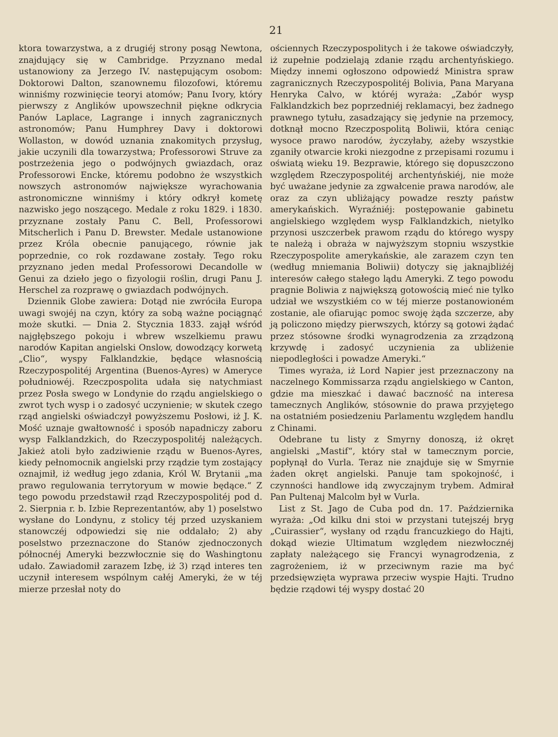21
ktora towarzystwa, a z drugiéj strony posąg Newtona, znajdujący się w Cambridge. Przyznano medal ustanowiony za Jerzego IV. następującym osobom: Doktorowi Dalton, szanownemu filozofowi, któremu winniśmy rozwinięcie teoryi atomów; Panu Ivory, który pierwszy z Anglików upowszechnił piękne odkrycia Panów Laplace, Lagrange i innych zagranicznych astronomów; Panu Humphrey Davy i doktorowi Wollaston, w dowód uznania znakomitych przysług, jakie uczynili dla towarzystwa; Professorowi Struve za postrzeżenia jego o podwójnych gwiazdach, oraz Professorowi Encke, któremu podobno że wszystkich nowszych astronomów największe wyrachowania astronomiczne winniśmy i który odkrył kometę nazwisko jego noszącego. Medale z roku 1829. i 1830. przyznane zostały Panu C. Bell, Professorowi Mitscherlich i Panu D. Brewster. Medale ustanowione przez Króla obecnie panującego, równie jak poprzednie, co rok rozdawane zostały. Tego roku przyznano jeden medal Professorowi Decandolle w Genui za dzieło jego o fizyologii roślin, drugi Panu J. Herschel za rozprawę o gwiazdach podwójnych.
Dziennik Globe zawiera: Dotąd nie zwróciła Europa uwagi swojéj na czyn, który za sobą ważne pociągnąć może skutki. — Dnia 2. Stycznia 1833. zajął wśród najgłębszego pokoju i wbrew wszelkiemu prawu narodów Kapitan angielski Onslow, dowodzący korwetą „Clio“, wyspy Falklandzkie, będące własnością Rzeczypospolitéj Argentina (Buenos-Ayres) w Ameryce południowéj. Rzeczpospolita udała się natychmiast przez Posła swego w Londynie do rządu angielskiego o zwrot tych wysp i o zadosyć uczynienie; w skutek czego rząd angielski oświadczył powyższemu Posłowi, iż J. K. Mość uznaje gwałtowność i sposób napadniczy zaboru wysp Falklandzkich, do Rzeczypospolitéj należących. Jakież atoli było zadziwienie rządu w Buenos-Ayres, kiedy pełnomocnik angielski przy rządzie tym zostający oznajmił, iż według jego zdania, Król W. Brytanii „ma prawo regulowania terrytoryum w mowie będące.“ Z tego powodu przedstawił rząd Rzeczypospolitéj pod d. 2. Sierpnia r. b. Izbie Reprezentantów, aby 1) poselstwo wysłane do Londynu, z stolicy téj przed uzyskaniem stanowczéj odpowiedzi się nie oddalało; 2) aby poselstwo przeznaczone do Stanów zjednoczonych północnéj Ameryki bezzwłocznie się do Washingtonu udało. Zawiadomił zarazem Izbę, iż 3) rząd interes ten uczynił interesem wspólnym całéj Ameryki, że w téj mierze przesłał noty do
ościennych Rzeczypospolitych i że takowe oświadczyły, iż zupełnie podzielają zdanie rządu archentyńskiego. Między innemi ogłoszono odpowiedź Ministra spraw zagranicznych Rzeczypospolitéj Bolivia, Pana Maryana Henryka Calvo, w któréj wyraża: „Zabór wysp Falklandzkich bez poprzedniéj reklamacyi, bez żadnego prawnego tytułu, zasadzający się jedynie na przemocy, dotknął mocno Rzeczpospolitą Boliwii, która ceniąc wysoce prawo narodów, życzyłaby, ażeby wszystkie zganiły otwarcie kroki niezgodne z przepisami rozumu i oświatą wieku 19. Bezprawie, którego się dopuszczono względem Rzeczypospolitéj archentyńskiéj, nie może być uważane jedynie za zgwałcenie prawa narodów, ale oraz za czyn ubliżający powadze reszty państw amerykańskich. Wyraźniéj: postępowanie gabinetu angielskiego względem wysp Falklandzkich, nietylko przynosi uszczerbek prawom rządu do którego wyspy te należą i obraża w najwyższym stopniu wszystkie Rzeczypospolite amerykańskie, ale zarazem czyn ten (według mniemania Boliwii) dotyczy się jaknajbliżéj interesów całego stałego lądu Ameryki. Z tego powodu pragnie Boliwia z największą gotowością mieć nie tylko udział we wszystkiém co w téj mierze postanowioném zostanie, ale ofiarując pomoc swoję żąda szczerze, aby ją policzono między pierwszych, którzy są gotowi żądać przez stósowne środki wynagrodzenia za zrządzoną krzywdę i zadosyć uczynienia za ubliżenie niepodległości i powadze Ameryki.“
Times wyraża, iż Lord Napier jest przeznaczony na naczelnego Kommissarza rządu angielskiego w Canton, gdzie ma mieszkać i dawać baczność na interesa tamecznych Anglików, stósownie do prawa przyjętego na ostatniém posiedzeniu Parlamentu względem handlu z Chinami.
Odebrane tu listy z Smyrny donoszą, iż okręt angielski „Mastif“, który stał w tamecznym porcie, popłynął do Vurla. Teraz nie znajduje się w Smyrnie żaden okręt angielski. Panuje tam spokojność, i czynności handlowe idą zwyczajnym trybem. Admirał Pan Pultenaj Malcolm był w Vurla.
List z St. Jago de Cuba pod dn. 17. Października wyraża: „Od kilku dni stoi w przystani tutejszéj bryg „Cuirassier“, wysłany od rządu francuzkiego do Hajti, dokąd wiezie Ultimatum względem niezwłocznéj zapłaty należącego się Francyi wynagrodzenia, z zagrożeniem, iż w przeciwnym razie ma być przedsięwzięta wyprawa przeciw wyspie Hajti. Trudno będzie rządowi téj wyspy dostać 20